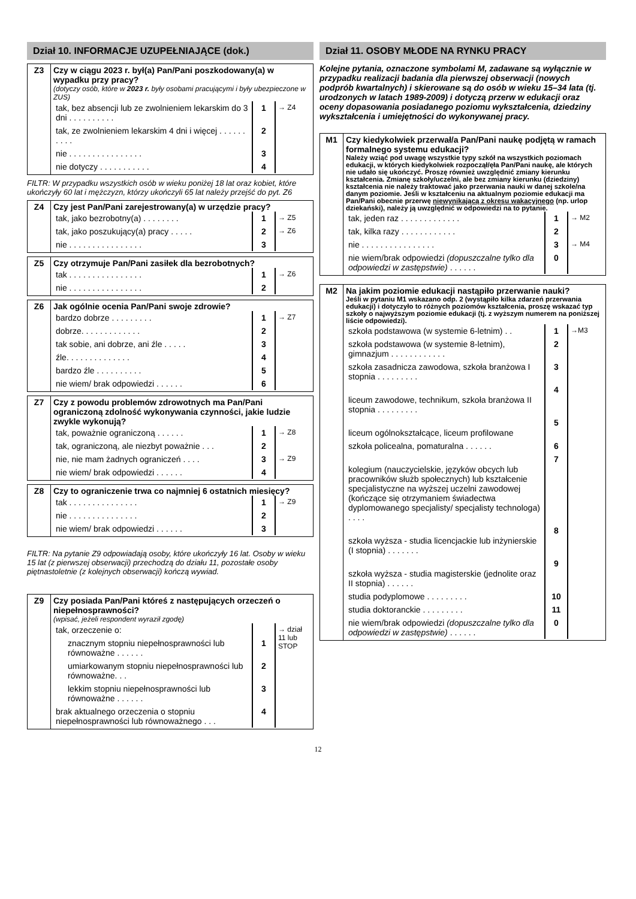Dział 10. INFORMACJE UZUPEŁNIAJĄCE (dok.)
| Z3 | Czy w ciągu 2023 r. był(a) Pan/Pani poszkodowany(a) w wypadku przy pracy? (dotyczy osób, które w 2023 r. były osobami pracującymi i były ubezpieczone w ZUS) / tak, bez absencji lub ze zwolnieniem lekarskim do 3 dni . . . . . . . . . . / 1 / → Z4 / / tak, ze zwolnieniem lekarskim 4 dni i więcej . . . . . . . . . . / 2 / / / nie . . . . . . . . . . . . . . . . / 3 / / / nie dotyczy . . . . . . . . . . . / 4 / / |
FILTR: W przypadku wszystkich osób w wieku poniżej 18 lat oraz kobiet, które ukończyły 60 lat i mężczyzn, którzy ukończyli 65 lat należy przejść do pyt. Z6
| Z4 | Czy jest Pan/Pani zarejestrowany(a) w urzędzie pracy? / tak, jako bezrobotny(a) . . . . . . . . / 1 / → Z5 / / tak, jako poszukujący(a) pracy . . . . . / 2 / → Z6 / / nie . . . . . . . . . . . . . . . . / 3 / / |
| Z5 | Czy otrzymuje Pan/Pani zasiłek dla bezrobotnych? / tak . . . . . . . . . . . . . . . . / 1 / → Z6 / / nie . . . . . . . . . . . . . . . . / 2 / / |
| Z6 | Jak ogólnie ocenia Pan/Pani swoje zdrowie? / bardzo dobrze . . . . . . . . . / 1 / → Z7 / / dobrze. . . . . . . . . . . . . / 2 / / / tak sobie, ani dobrze, ani źle . . . . . / 3 / / / źle. . . . . . . . . . . . . . / 4 / / / bardzo źle . . . . . . . . . . / 5 / / / nie wiem/ brak odpowiedzi . . . . . . / 6 / / |
| Z7 | Czy z powodu problemów zdrowotnych ma Pan/Pani ograniczoną zdolność wykonywania czynności, jakie ludzie zwykle wykonują? / tak, poważnie ograniczoną . . . . . . / 1 / → Z8 / / tak, ograniczoną, ale niezbyt poważnie . . . / 2 / / / nie, nie mam żadnych ograniczeń . . . . / 3 / → Z9 / / nie wiem/ brak odpowiedzi . . . . . . / 4 / / |
| Z8 | Czy to ograniczenie trwa co najmniej 6 ostatnich miesięcy? / tak . . . . . . . . . . . . . . . / 1 / → Z9 / / nie . . . . . . . . . . . . . . . / 2 / / / nie wiem/ brak odpowiedzi . . . . . . / 3 / / |
FILTR: Na pytanie Z9 odpowiadają osoby, które ukończyły 16 lat. Osoby w wieku 15 lat (z pierwszej obserwacji) przechodzą do działu 11, pozostałe osoby piętnastoletnie (z kolejnych obserwacji) kończą wywiad.
| Z9 | Czy posiada Pan/Pani któreś z następujących orzeczeń o niepełnosprawności? (wpisać, jeżeli respondent wyraził zgodę) / tak, orzeczenie o: / / → dział 11 lub STOP / / znacznym stopniu niepełnosprawności lub równoważne . . . . . . / 1 / / / umiarkowanym stopniu niepełnosprawności lub równoważne. . . / 2 / / / lekkim stopniu niepełnosprawności lub równoważne . . . . . . / 3 / / / brak aktualnego orzeczenia o stopniu niepełnosprawności lub równoważnego . . . / 4 / / |
Dział 11. OSOBY MŁODE NA RYNKU PRACY
Kolejne pytania, oznaczone symbolami M, zadawane są wyłącznie w przypadku realizacji badania dla pierwszej obserwacji (nowych podprób kwartalnych) i skierowane są do osób w wieku 15–34 lata (tj. urodzonych w latach 1989-2009) i dotyczą przerw w edukacji oraz oceny dopasowania posiadanego poziomu wykształcenia, dziedziny wykształcenia i umiejętności do wykonywanej pracy.
| M1 | Czy kiedykolwiek przerwał/a Pan/Pani naukę podjętą w ramach formalnego systemu edukacji? Należy wziąć pod uwagę wszystkie typy szkół na wszystkich poziomach edukacji, w których kiedykolwiek rozpoczął/ęła Pan/Pani naukę, ale których nie udało się ukończyć. Proszę również uwzględnić zmiany kierunku kształcenia. Zmianę szkoły/uczelni, ale bez zmiany kierunku (dziedziny) kształcenia nie należy traktować jako przerwania nauki w danej szkole/na danym poziomie. Jeśli w kształceniu na aktualnym poziomie edukacji ma Pan/Pani obecnie przerwę niewynikającą z okresu wakacyjnego (np. urlop dziekański), należy ją uwzględnić w odpowiedzi na to pytanie. / tak, jeden raz . . . . . . . . . . . . . / 1 / → M2 / / tak, kilka razy . . . . . . . . . . . . / 2 / / / nie . . . . . . . . . . . . . . . . / 3 / → M4 / / nie wiem/brak odpowiedzi (dopuszczalne tylko dla odpowiedzi w zastępstwie) . . . . . . / 0 / / |
| M2 | Na jakim poziomie edukacji nastąpiło przerwanie nauki? Jeśli w pytaniu M1 wskazano odp. 2 (wystąpiło kilka zdarzeń przerwania edukacji) i dotyczyło to różnych poziomów kształcenia, proszę wskazać typ szkoły o najwyższym poziomie edukacji (tj. z wyższym numerem na poniższej liście odpowiedzi). / szkoła podstawowa (w systemie 6-letnim) . . / 1 / →M3 / / szkoła podstawowa (w systemie 8-letnim), gimnazjum . . . . . . . . . . . . / 2 / / / szkoła zasadnicza zawodowa, szkoła branżowa I stopnia . . . . . . . . . / 3 / / / liceum zawodowe, technikum, szkoła branżowa II stopnia . . . . . . . . . / 4 / / / liceum ogólnokształcące, liceum profilowane / 5 / / / szkoła policealna, pomaturalna . . . . . . / 6 / / / kolegium (nauczycielskie, języków obcych lub pracowników służb społecznych) lub kształcenie specjalistyczne na wyższej uczelni zawodowej (kończące się otrzymaniem świadectwa dyplomowanego specjalisty/ specjalisty technologa) . . . . / 7 / / / szkoła wyższa - studia licencjackie lub inżynierskie (I stopnia) . . . . . . . / 8 / / / szkoła wyższa - studia magisterskie (jednolite oraz II stopnia) . . . . . . / 9 / / / studia podyplomowe . . . . . . . . . / 10 / / / studia doktoranckie . . . . . . . . . / 11 / / / nie wiem/brak odpowiedzi (dopuszczalne tylko dla odpowiedzi w zastępstwie) . . . . . . / 0 / / |
12